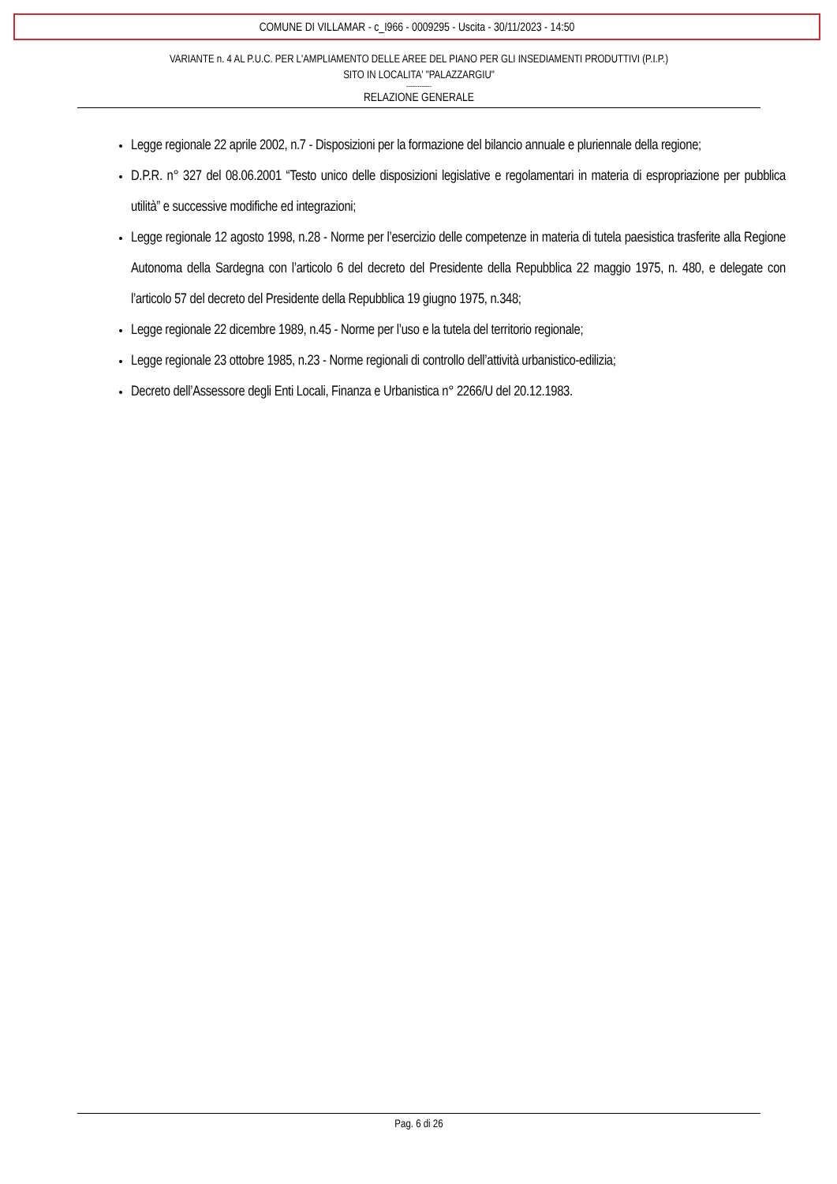COMUNE DI VILLAMAR - c_I966 - 0009295 - Uscita - 30/11/2023 - 14:50
VARIANTE n. 4 AL P.U.C. PER L'AMPLIAMENTO DELLE AREE DEL PIANO PER GLI INSEDIAMENTI PRODUTTIVI (P.I.P.)
SITO IN LOCALITA' "PALAZZARGIU"
-------------
RELAZIONE GENERALE
Legge regionale 22 aprile 2002, n.7 - Disposizioni per la formazione del bilancio annuale e pluriennale della regione;
D.P.R. n° 327 del 08.06.2001 “Testo unico delle disposizioni legislative e regolamentari in materia di espropriazione per pubblica utilità” e successive modifiche ed integrazioni;
Legge regionale 12 agosto 1998, n.28 - Norme per l’esercizio delle competenze in materia di tutela paesistica trasferite alla Regione Autonoma della Sardegna con l’articolo 6 del decreto del Presidente della Repubblica 22 maggio 1975, n. 480, e delegate con l’articolo 57 del decreto del Presidente della Repubblica 19 giugno 1975, n.348;
Legge regionale 22 dicembre 1989, n.45 - Norme per l’uso e la tutela del territorio regionale;
Legge regionale 23 ottobre 1985, n.23 - Norme regionali di controllo dell’attività urbanistico-edilizia;
Decreto dell’Assessore degli Enti Locali, Finanza e Urbanistica n° 2266/U del 20.12.1983.
Pag. 6 di 26